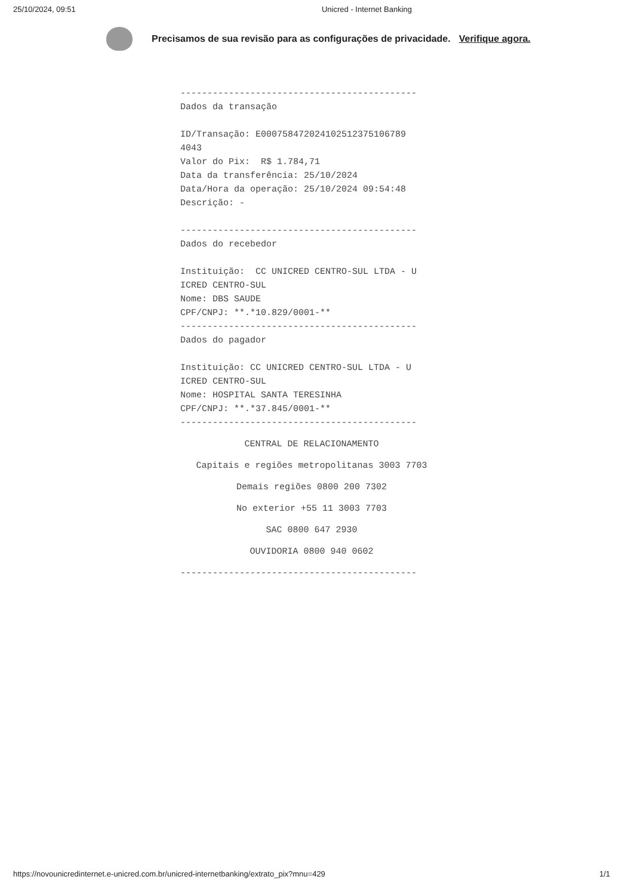25/10/2024, 09:51 Unicred - Internet Banking
Precisamos de sua revisão para as configurações de privacidade. Verifique agora.
-------------------------------------------- Dados da transação ID/Transação: E000758472024102512375106789 4043 Valor do Pix: R$ 1.784,71 Data da transferência: 25/10/2024 Data/Hora da operação: 25/10/2024 09:54:48 Descrição: - -------------------------------------------- Dados do recebedor Instituição: CC UNICRED CENTRO-SUL LTDA - U ICRED CENTRO-SUL Nome: DBS SAUDE CPF/CNPJ: **.*10.829/0001-** -------------------------------------------- Dados do pagador Instituição: CC UNICRED CENTRO-SUL LTDA - U ICRED CENTRO-SUL Nome: HOSPITAL SANTA TERESINHA CPF/CNPJ: **.*37.845/0001-** --------------------------------------------
CENTRAL DE RELACIONAMENTO
Capitais e regiões metropolitanas 3003 7703
Demais regiões 0800 200 7302
No exterior +55 11 3003 7703
SAC 0800 647 2930
OUVIDORIA 0800 940 0602
--------------------------------------------
https://novounicredinternet.e-unicred.com.br/unicred-internetbanking/extrato_pix?mnu=429 1/1